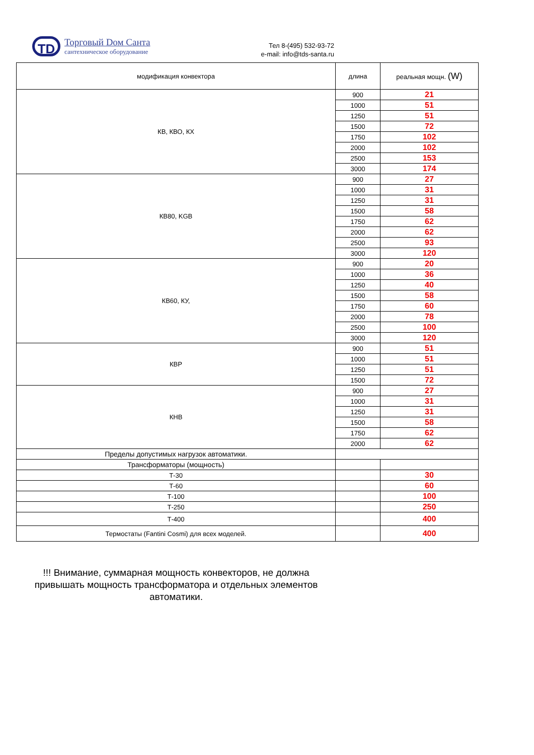TD
Торговый Dом Санта
сантехническое оборудование
Тел 8-(495) 532-93-72
e-mail: info@tds-santa.ru
| модификация конвектора | длина | реальная мощн. (W) |
| --- | --- | --- |
| КВ, КВО, КХ | 900 | 21 |
| | 1000 | 51 |
| | 1250 | 51 |
| | 1500 | 72 |
| | 1750 | 102 |
| | 2000 | 102 |
| | 2500 | 153 |
| | 3000 | 174 |
| КВ80, KGB | 900 | 27 |
| | 1000 | 31 |
| | 1250 | 31 |
| | 1500 | 58 |
| | 1750 | 62 |
| | 2000 | 62 |
| | 2500 | 93 |
| | 3000 | 120 |
| КВ60, КУ, | 900 | 20 |
| | 1000 | 36 |
| | 1250 | 40 |
| | 1500 | 58 |
| | 1750 | 60 |
| | 2000 | 78 |
| | 2500 | 100 |
| | 3000 | 120 |
| КВР | 900 | 51 |
| | 1000 | 51 |
| | 1250 | 51 |
| | 1500 | 72 |
| КНВ | 900 | 27 |
| | 1000 | 31 |
| | 1250 | 31 |
| | 1500 | 58 |
| | 1750 | 62 |
| | 2000 | 62 |
| Пределы допустимых нагрузок автоматики. | | |
| Трансформаторы (мощность) | | |
| Т-30 | | 30 |
| Т-60 | | 60 |
| Т-100 | | 100 |
| Т-250 | | 250 |
| Т-400 | | 400 |
| Термостаты (Fantini Cosmi) для всех моделей. | | 400 |
!!! Внимание, суммарная мощность конвекторов, не должна привышать мощность трансформатора и отдельных элементов автоматики.